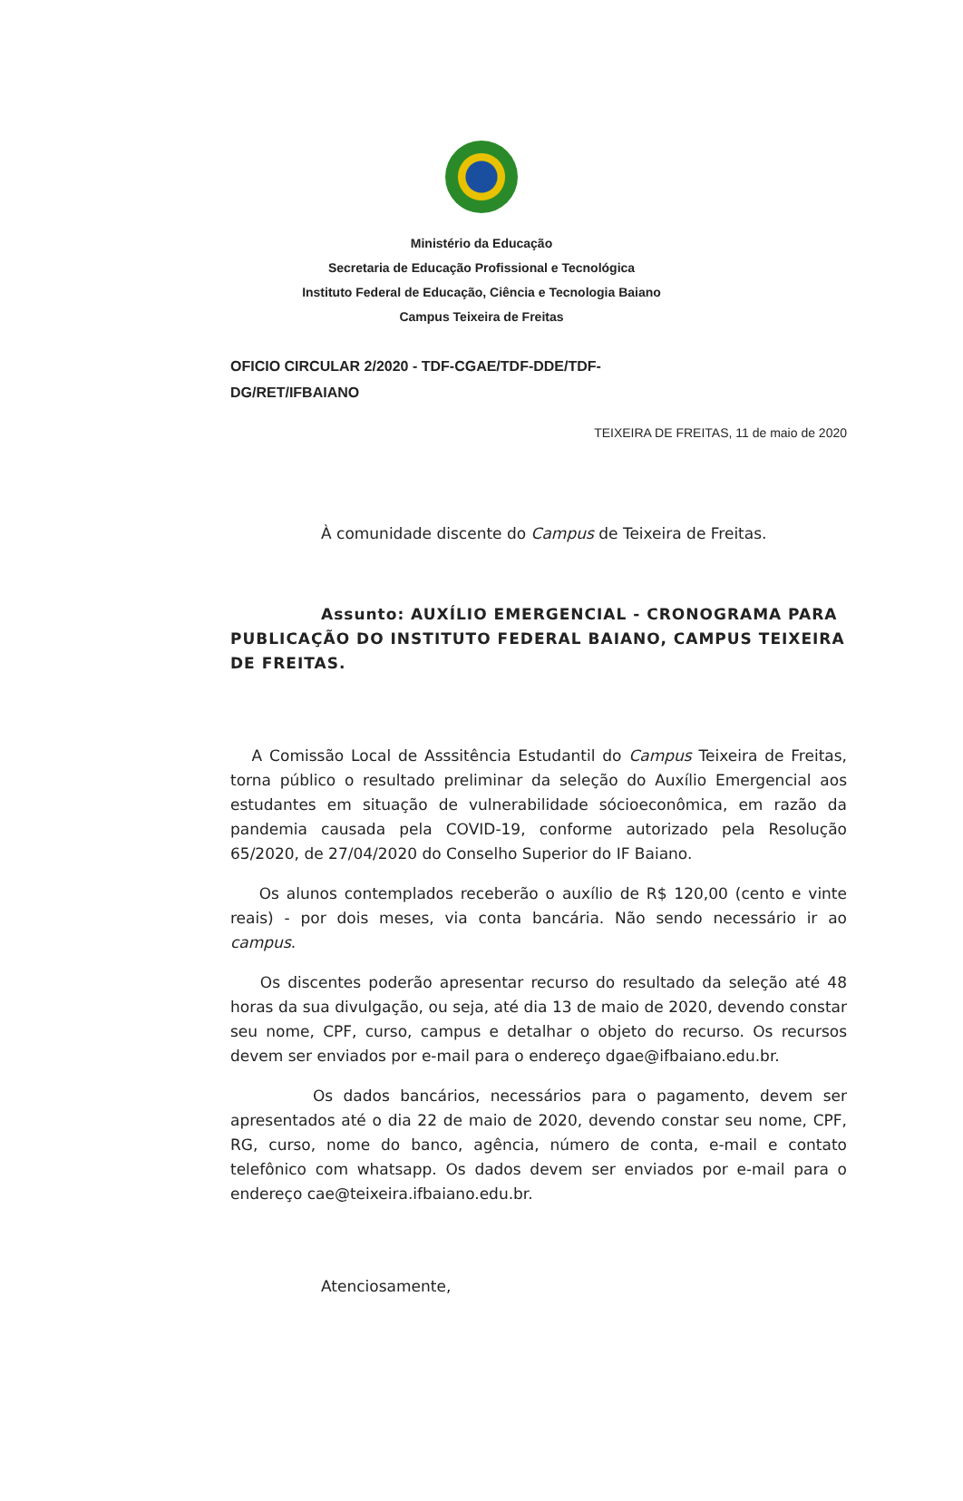Ministério da Educação
Secretaria de Educação Profissional e Tecnológica
Instituto Federal de Educação, Ciência e Tecnologia Baiano
Campus Teixeira de Freitas
OFICIO CIRCULAR 2/2020 - TDF-CGAE/TDF-DDE/TDF-DG/RET/IFBAIANO
TEIXEIRA DE FREITAS, 11 de maio de 2020
À comunidade discente do Campus de Teixeira de Freitas.
Assunto: AUXÍLIO EMERGENCIAL - CRONOGRAMA PARA PUBLICAÇÃO DO INSTITUTO FEDERAL BAIANO, CAMPUS TEIXEIRA DE FREITAS.
A Comissão Local de Asssitência Estudantil do Campus Teixeira de Freitas, torna público o resultado preliminar da seleção do Auxílio Emergencial aos estudantes em situação de vulnerabilidade sócioeconômica, em razão da pandemia causada pela COVID-19, conforme autorizado pela Resolução 65/2020, de 27/04/2020 do Conselho Superior do IF Baiano.
Os alunos contemplados receberão o auxílio de R$ 120,00 (cento e vinte reais) - por dois meses, via conta bancária. Não sendo necessário ir ao campus.
Os discentes poderão apresentar recurso do resultado da seleção até 48 horas da sua divulgação, ou seja, até dia 13 de maio de 2020, devendo constar seu nome, CPF, curso, campus e detalhar o objeto do recurso. Os recursos devem ser enviados por e-mail para o endereço dgae@ifbaiano.edu.br.
Os dados bancários, necessários para o pagamento, devem ser apresentados até o dia 22 de maio de 2020, devendo constar seu nome, CPF, RG, curso, nome do banco, agência, número de conta, e-mail e contato telefônico com whatsapp. Os dados devem ser enviados por e-mail para o endereço cae@teixeira.ifbaiano.edu.br.
Atenciosamente,